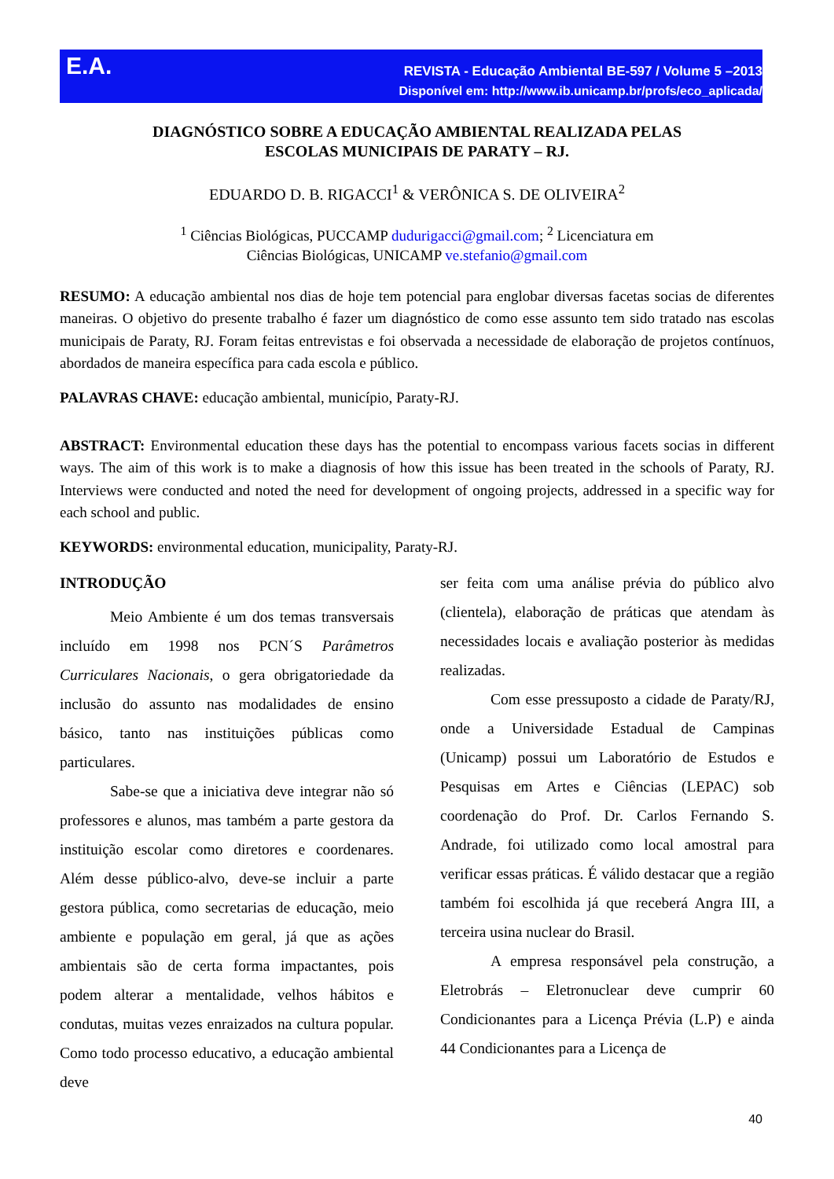E.A.
REVISTA - Educação Ambiental BE-597 / Volume 5 –2013
Disponível em: http://www.ib.unicamp.br/profs/eco_aplicada/
DIAGNÓSTICO SOBRE A EDUCAÇÃO AMBIENTAL REALIZADA PELAS
ESCOLAS MUNICIPAIS DE PARATY – RJ.
EDUARDO D. B. RIGACCI<sup>1</sup> & VERÔNICA S. DE OLIVEIRA<sup>2</sup>
<sup>1</sup> Ciências Biológicas, PUCCAMP dudurigacci@gmail.com; <sup>2</sup> Licenciatura em
Ciências Biológicas, UNICAMP ve.stefanio@gmail.com
RESUMO: A educação ambiental nos dias de hoje tem potencial para englobar diversas facetas socias de diferentes maneiras. O objetivo do presente trabalho é fazer um diagnóstico de como esse assunto tem sido tratado nas escolas municipais de Paraty, RJ. Foram feitas entrevistas e foi observada a necessidade de elaboração de projetos contínuos, abordados de maneira específica para cada escola e público.
PALAVRAS CHAVE: educação ambiental, município, Paraty-RJ.
ABSTRACT: Environmental education these days has the potential to encompass various facets socias in different ways. The aim of this work is to make a diagnosis of how this issue has been treated in the schools of Paraty, RJ. Interviews were conducted and noted the need for development of ongoing projects, addressed in a specific way for each school and public.
KEYWORDS: environmental education, municipality, Paraty-RJ.
INTRODUÇÃO
Meio Ambiente é um dos temas transversais incluído em 1998 nos PCN´S Parâmetros Curriculares Nacionais, o gera obrigatoriedade da inclusão do assunto nas modalidades de ensino básico, tanto nas instituições públicas como particulares.
Sabe-se que a iniciativa deve integrar não só professores e alunos, mas também a parte gestora da instituição escolar como diretores e coordenares. Além desse público-alvo, deve-se incluir a parte gestora pública, como secretarias de educação, meio ambiente e população em geral, já que as ações ambientais são de certa forma impactantes, pois podem alterar a mentalidade, velhos hábitos e condutas, muitas vezes enraizados na cultura popular. Como todo processo educativo, a educação ambiental deve
ser feita com uma análise prévia do público alvo (clientela), elaboração de práticas que atendam às necessidades locais e avaliação posterior às medidas realizadas.
Com esse pressuposto a cidade de Paraty/RJ, onde a Universidade Estadual de Campinas (Unicamp) possui um Laboratório de Estudos e Pesquisas em Artes e Ciências (LEPAC) sob coordenação do Prof. Dr. Carlos Fernando S. Andrade, foi utilizado como local amostral para verificar essas práticas. É válido destacar que a região também foi escolhida já que receberá Angra III, a terceira usina nuclear do Brasil.
A empresa responsável pela construção, a Eletrobrás – Eletronuclear deve cumprir 60 Condicionantes para a Licença Prévia (L.P) e ainda 44 Condicionantes para a Licença de
40